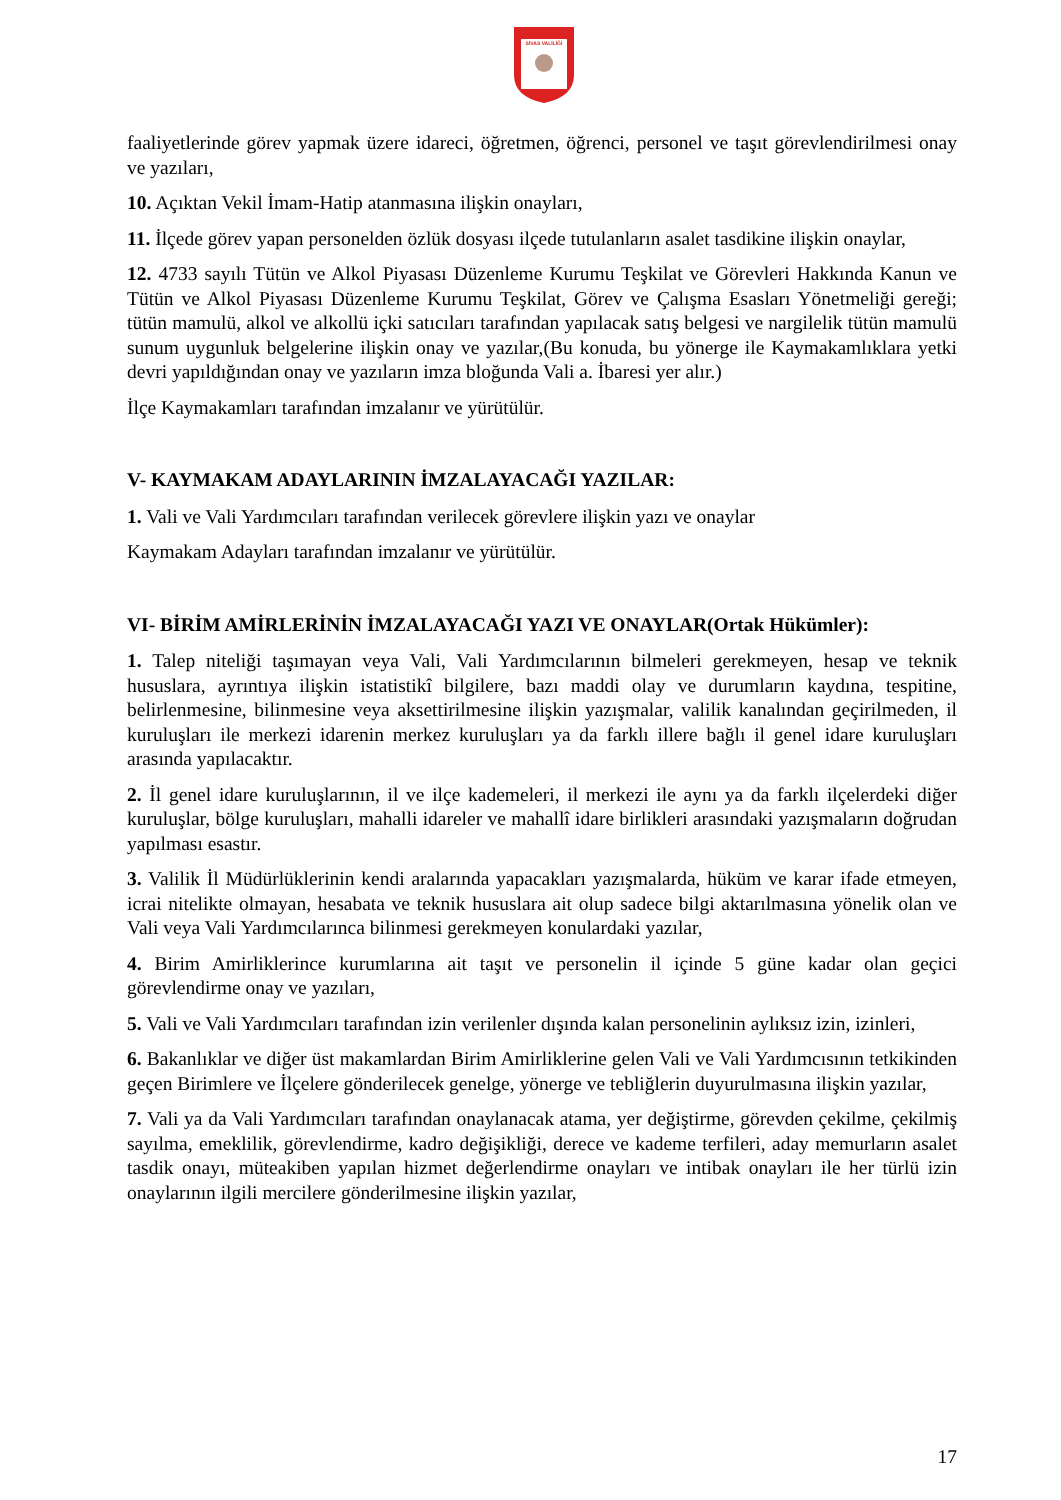SİVAS VALİLİĞİ
faaliyetlerinde görev yapmak üzere idareci, öğretmen, öğrenci, personel ve taşıt görevlendirilmesi onay ve yazıları,
10. Açıktan Vekil İmam-Hatip atanmasına ilişkin onayları,
11. İlçede görev yapan personelden özlük dosyası ilçede tutulanların asalet tasdikine ilişkin onaylar,
12. 4733 sayılı Tütün ve Alkol Piyasası Düzenleme Kurumu Teşkilat ve Görevleri Hakkında Kanun ve Tütün ve Alkol Piyasası Düzenleme Kurumu Teşkilat, Görev ve Çalışma Esasları Yönetmeliği gereği; tütün mamulü, alkol ve alkollü içki satıcıları tarafından yapılacak satış belgesi ve nargilelik tütün mamulü sunum uygunluk belgelerine ilişkin onay ve yazılar,(Bu konuda, bu yönerge ile Kaymakamlıklara yetki devri yapıldığından onay ve yazıların imza bloğunda Vali a. İbaresi yer alır.)
İlçe Kaymakamları tarafından imzalanır ve yürütülür.
V- KAYMAKAM ADAYLARININ İMZALAYACAĞI YAZILAR:
1. Vali ve Vali Yardımcıları tarafından verilecek görevlere ilişkin yazı ve onaylar
Kaymakam Adayları tarafından imzalanır ve yürütülür.
VI- BİRİM AMİRLERİNİN İMZALAYACAĞI YAZI VE ONAYLAR(Ortak Hükümler):
1. Talep niteliği taşımayan veya Vali, Vali Yardımcılarının bilmeleri gerekmeyen, hesap ve teknik hususlara, ayrıntıya ilişkin istatistikî bilgilere, bazı maddi olay ve durumların kaydına, tespitine, belirlenmesine, bilinmesine veya aksettirilmesine ilişkin yazışmalar, valilik kanalından geçirilmeden, il kuruluşları ile merkezi idarenin merkez kuruluşları ya da farklı illere bağlı il genel idare kuruluşları arasında yapılacaktır.
2. İl genel idare kuruluşlarının, il ve ilçe kademeleri, il merkezi ile aynı ya da farklı ilçelerdeki diğer kuruluşlar, bölge kuruluşları, mahalli idareler ve mahallî idare birlikleri arasındaki yazışmaların doğrudan yapılması esastır.
3. Valilik İl Müdürlüklerinin kendi aralarında yapacakları yazışmalarda, hüküm ve karar ifade etmeyen, icrai nitelikte olmayan, hesabata ve teknik hususlara ait olup sadece bilgi aktarılmasına yönelik olan ve Vali veya Vali Yardımcılarınca bilinmesi gerekmeyen konulardaki yazılar,
4. Birim Amirliklerince kurumlarına ait taşıt ve personelin il içinde 5 güne kadar olan geçici görevlendirme onay ve yazıları,
5. Vali ve Vali Yardımcıları tarafından izin verilenler dışında kalan personelinin aylıksız izin, izinleri,
6. Bakanlıklar ve diğer üst makamlardan Birim Amirliklerine gelen Vali ve Vali Yardımcısının tetkikinden geçen Birimlere ve İlçelere gönderilecek genelge, yönerge ve tebliğlerin duyurulmasına ilişkin yazılar,
7. Vali ya da Vali Yardımcıları tarafından onaylanacak atama, yer değiştirme, görevden çekilme, çekilmiş sayılma, emeklilik, görevlendirme, kadro değişikliği, derece ve kademe terfileri, aday memurların asalet tasdik onayı, müteakiben yapılan hizmet değerlendirme onayları ve intibak onayları ile her türlü izin onaylarının ilgili mercilere gönderilmesine ilişkin yazılar,
17